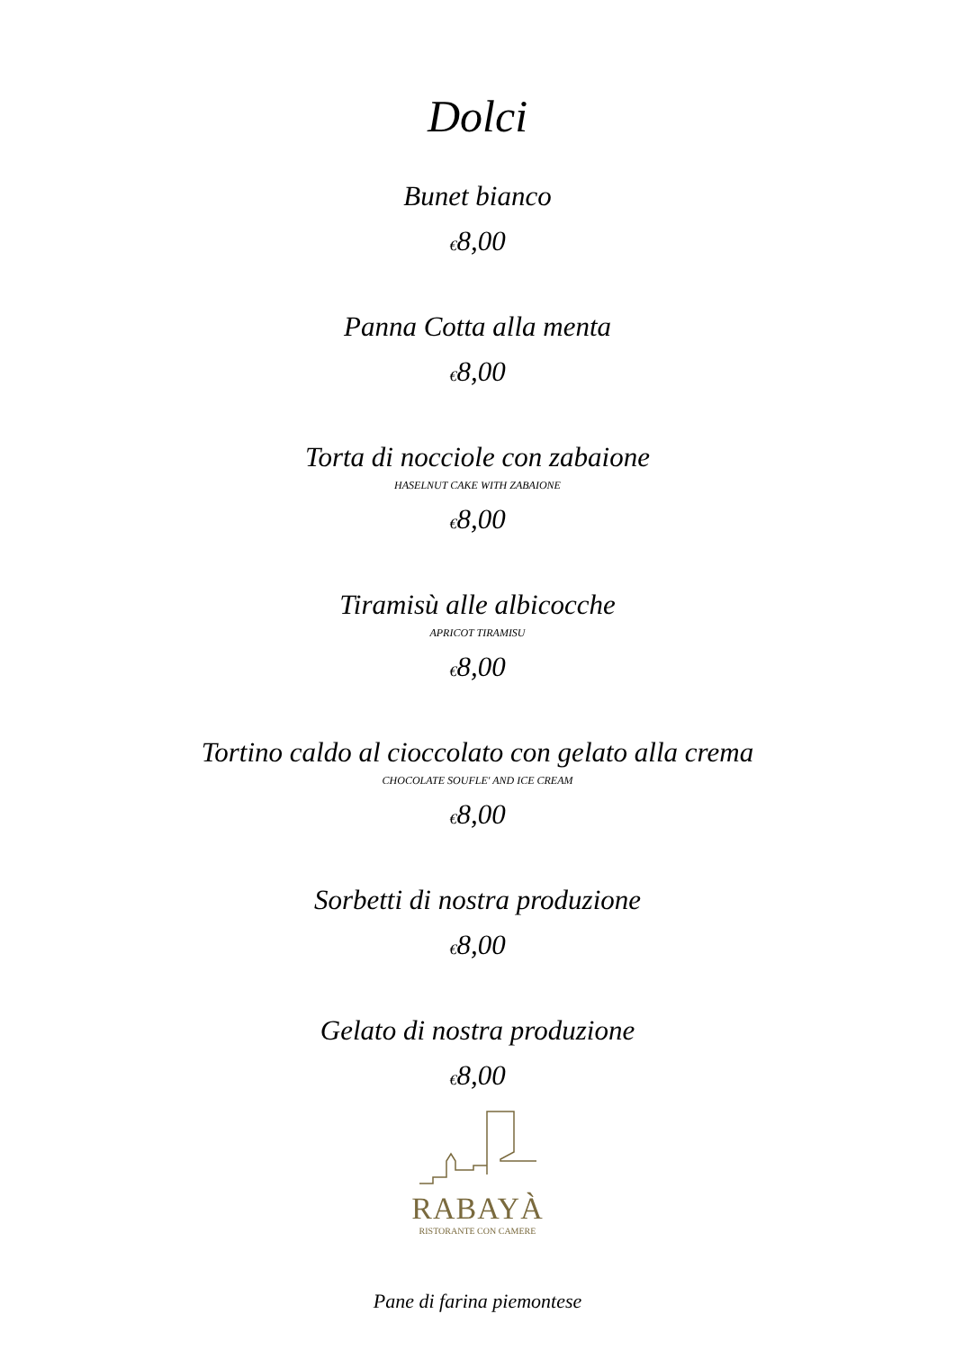Dolci
Bunet bianco
€8,00
Panna Cotta alla menta
€8,00
Torta di nocciole con zabaione
HASELNUT CAKE WITH ZABAIONE
€8,00
Tiramisù alle albicocche
APRICOT TIRAMISU
€8,00
Tortino caldo al cioccolato con gelato alla crema
CHOCOLATE SOUFLE' AND ICE CREAM
€8,00
Sorbetti di nostra produzione
€8,00
Gelato di nostra produzione
€8,00
RABAYÀ
RISTORANTE CON CAMERE
Pane di farina piemontese